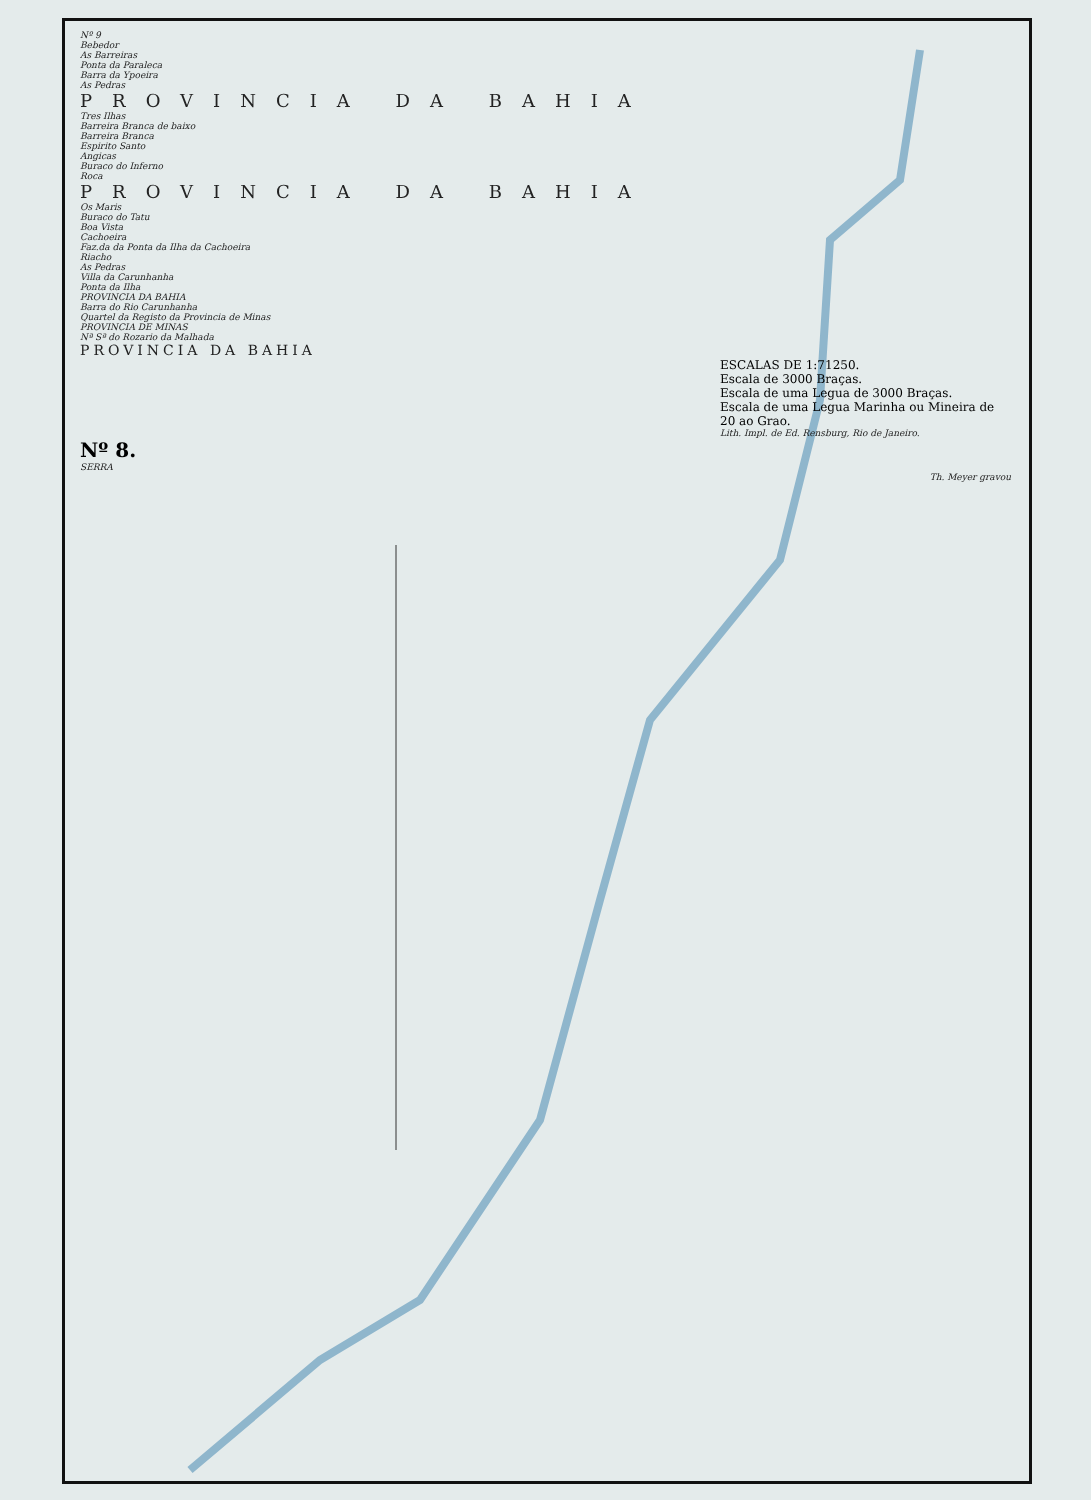Nº 9
Bebedor
As Barreiras
Ponta da Paraleca
Barra da Ypoeira
As Pedras
PROVINCIA DA BAHIA
Tres Ilhas
Barreira Branca de baixo
Barreira Branca
Espirito Santo
Angicas
Buraco do Inferno
Roca
PROVINCIA DA BAHIA
Os Maris
Buraco do Tatu
Boa Vista
Cachoeira
Faz.da da Ponta da Ilha da Cachoeira
Riacho
As Pedras
Villa da Carunhanha
Ponta da Ilha
PROVINCIA DA BAHIA
Barra do Rio Carunhanha
Quartel da Registo da Provincia de Minas
PROVINCIA DE MINAS
Nª Sª do Rozario da Malhada
PROVINCIA DA BAHIA
ESCALAS DE 1:71250.
Escala de 3000 Braças.
Escala de uma Legua de 3000 Braças.
Escala de uma Legua Marinha ou Mineira de 20 ao Grao.
Lith. Impl. de Ed. Rensburg, Rio de Janeiro.
Nº 8.
SERRA
Th. Meyer gravou